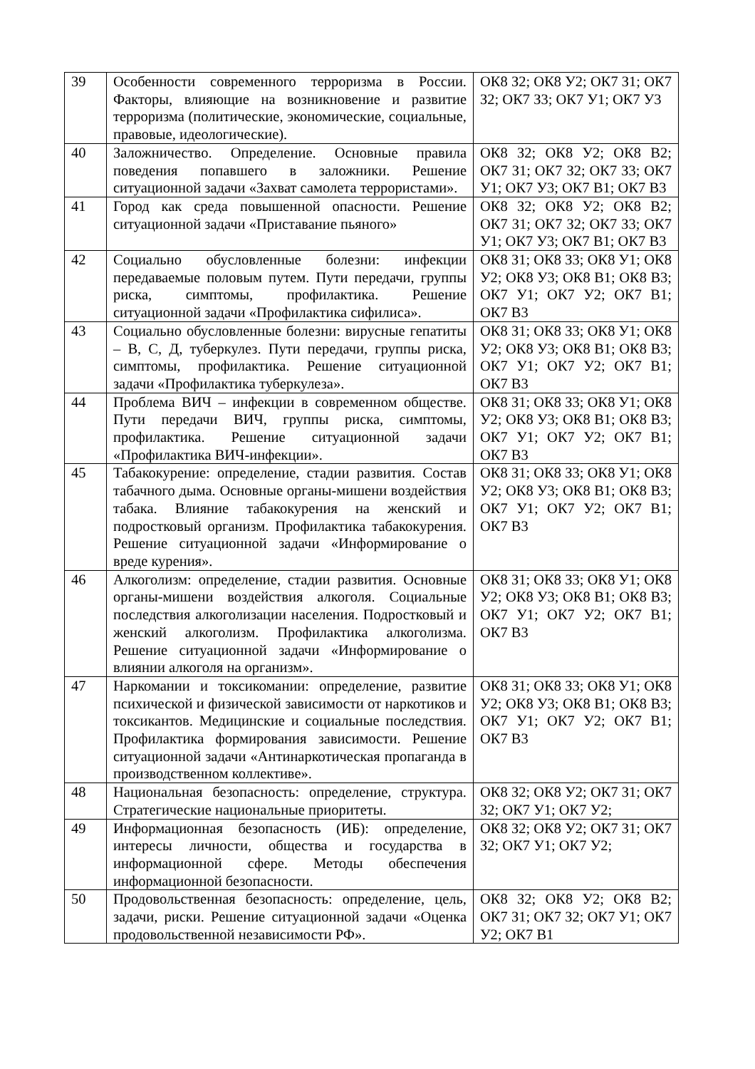| 39 | Особенности современного терроризма в России. Факторы, влияющие на возникновение и развитие терроризма (политические, экономические, социальные, правовые, идеологические). | ОК8 З2; ОК8 У2; ОК7 З1; ОК7 З2; ОК7 З3; ОК7 У1; ОК7 У3 |
| 40 | Заложничество. Определение. Основные правила поведения попавшего в заложники. Решение ситуационной задачи «Захват самолета террористами». | ОК8 З2; ОК8 У2; ОК8 В2; ОК7 З1; ОК7 З2; ОК7 З3; ОК7 У1; ОК7 У3; ОК7 В1; ОК7 В3 |
| 41 | Город как среда повышенной опасности. Решение ситуационной задачи «Приставание пьяного» | ОК8 З2; ОК8 У2; ОК8 В2; ОК7 З1; ОК7 З2; ОК7 З3; ОК7 У1; ОК7 У3; ОК7 В1; ОК7 В3 |
| 42 | Социально обусловленные болезни: инфекции передаваемые половым путем. Пути передачи, группы риска, симптомы, профилактика. Решение ситуационной задачи «Профилактика сифилиса». | ОК8 З1; ОК8 З3; ОК8 У1; ОК8 У2; ОК8 У3; ОК8 В1; ОК8 В3; ОК7 У1; ОК7 У2; ОК7 В1; ОК7 В3 |
| 43 | Социально обусловленные болезни: вирусные гепатиты – В, С, Д, туберкулез. Пути передачи, группы риска, симптомы, профилактика. Решение ситуационной задачи «Профилактика туберкулеза». | ОК8 З1; ОК8 З3; ОК8 У1; ОК8 У2; ОК8 У3; ОК8 В1; ОК8 В3; ОК7 У1; ОК7 У2; ОК7 В1; ОК7 В3 |
| 44 | Проблема ВИЧ – инфекции в современном обществе. Пути передачи ВИЧ, группы риска, симптомы, профилактика. Решение ситуационной задачи «Профилактика ВИЧ-инфекции». | ОК8 З1; ОК8 З3; ОК8 У1; ОК8 У2; ОК8 У3; ОК8 В1; ОК8 В3; ОК7 У1; ОК7 У2; ОК7 В1; ОК7 В3 |
| 45 | Табакокурение: определение, стадии развития. Состав табачного дыма. Основные органы-мишени воздействия табака. Влияние табакокурения на женский и подростковый организм. Профилактика табакокурения. Решение ситуационной задачи «Информирование о вреде курения». | ОК8 З1; ОК8 З3; ОК8 У1; ОК8 У2; ОК8 У3; ОК8 В1; ОК8 В3; ОК7 У1; ОК7 У2; ОК7 В1; ОК7 В3 |
| 46 | Алкоголизм: определение, стадии развития. Основные органы-мишени воздействия алкоголя. Социальные последствия алкоголизации населения. Подростковый и женский алкоголизм. Профилактика алкоголизма. Решение ситуационной задачи «Информирование о влиянии алкоголя на организм». | ОК8 З1; ОК8 З3; ОК8 У1; ОК8 У2; ОК8 У3; ОК8 В1; ОК8 В3; ОК7 У1; ОК7 У2; ОК7 В1; ОК7 В3 |
| 47 | Наркомании и токсикомании: определение, развитие психической и физической зависимости от наркотиков и токсикантов. Медицинские и социальные последствия. Профилактика формирования зависимости. Решение ситуационной задачи «Антинаркотическая пропаганда в производственном коллективе». | ОК8 З1; ОК8 З3; ОК8 У1; ОК8 У2; ОК8 У3; ОК8 В1; ОК8 В3; ОК7 У1; ОК7 У2; ОК7 В1; ОК7 В3 |
| 48 | Национальная безопасность: определение, структура. Стратегические национальные приоритеты. | ОК8 З2; ОК8 У2; ОК7 З1; ОК7 З2; ОК7 У1; ОК7 У2; |
| 49 | Информационная безопасность (ИБ): определение, интересы личности, общества и государства в информационной сфере. Методы обеспечения информационной безопасности. | ОК8 З2; ОК8 У2; ОК7 З1; ОК7 З2; ОК7 У1; ОК7 У2; |
| 50 | Продовольственная безопасность: определение, цель, задачи, риски. Решение ситуационной задачи «Оценка продовольственной независимости РФ». | ОК8 З2; ОК8 У2; ОК8 В2; ОК7 З1; ОК7 З2; ОК7 У1; ОК7 У2; ОК7 В1 |